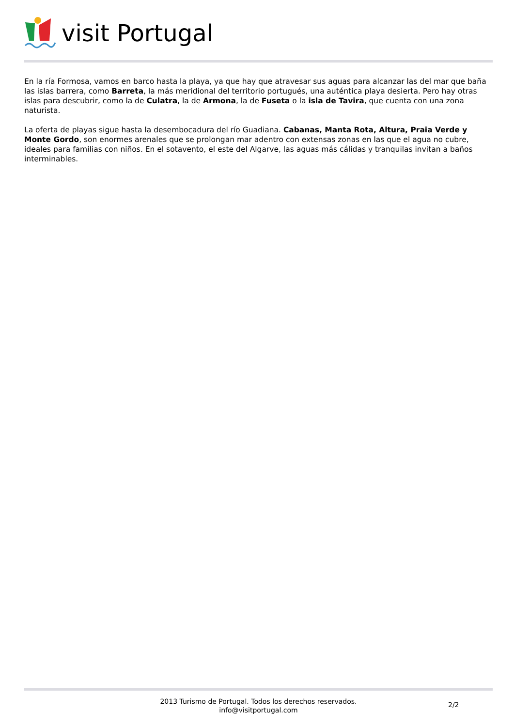visit Portugal
En la ría Formosa, vamos en barco hasta la playa, ya que hay que atravesar sus aguas para alcanzar las del mar que baña las islas barrera, como Barreta, la más meridional del territorio portugués, una auténtica playa desierta. Pero hay otras islas para descubrir, como la de Culatra, la de Armona, la de Fuseta o la isla de Tavira, que cuenta con una zona naturista.
La oferta de playas sigue hasta la desembocadura del río Guadiana. Cabanas, Manta Rota, Altura, Praia Verde y Monte Gordo, son enormes arenales que se prolongan mar adentro con extensas zonas en las que el agua no cubre, ideales para familias con niños. En el sotavento, el este del Algarve, las aguas más cálidas y tranquilas invitan a baños interminables.
2013 Turismo de Portugal. Todos los derechos reservados.
info@visitportugal.com
2/2